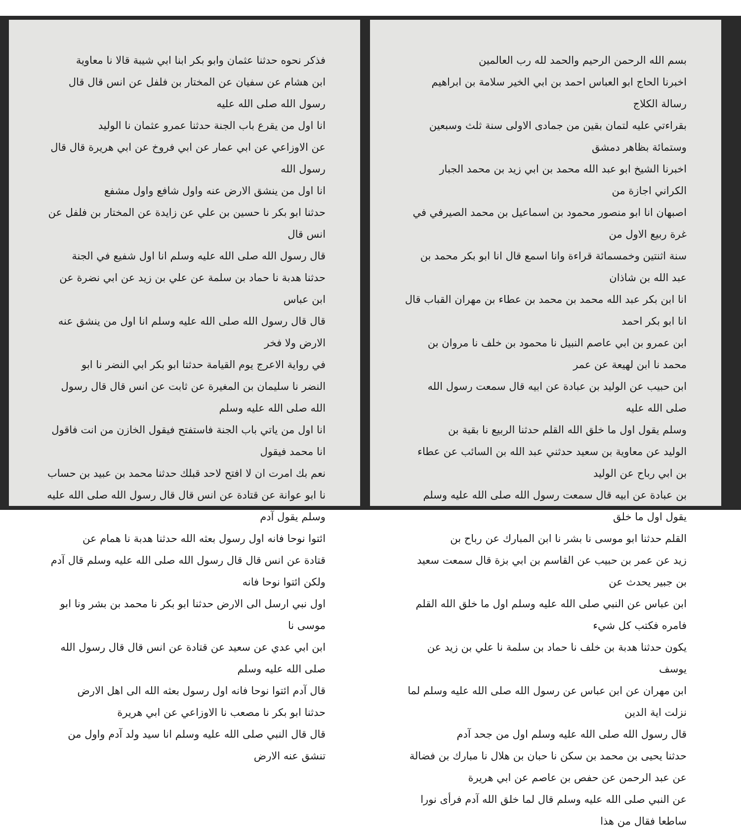فذكر نحوه حدثنا عثمان وابو بكر ابنا ابي شيبة قالا نا معاوية
ابن هشام عن سفيان عن المختار بن فلفل عن انس قال قال رسول الله صلى الله عليه
انا اول من يقرع باب الجنة حدثنا عمرو عثمان نا الوليد
عن الاوزاعي عن ابي عمار عن ابي فروخ عن ابي هريرة قال قال رسول الله
انا اول من ينشق الارض عنه واول شافع واول مشفع
حدثنا ابو بكر نا حسين بن علي عن زايدة عن المختار بن فلفل عن انس قال
قال رسول الله صلى الله عليه وسلم انا اول شفيع في الجنة
حدثنا هدبة نا حماد بن سلمة عن علي بن زيد عن ابي نضرة عن ابن عباس
قال قال رسول الله صلى الله عليه وسلم انا اول من ينشق عنه الارض ولا فخر
في رواية الاعرج يوم القيامة حدثنا ابو بكر ابي النضر نا ابو
النضر نا سليمان بن المغيرة عن ثابت عن انس قال قال رسول الله صلى الله عليه وسلم
انا اول من ياتي باب الجنة فاستفتح فيقول الخازن من انت فاقول انا محمد فيقول
نعم بك امرت ان لا افتح لاحد قبلك حدثنا محمد بن عبيد بن حساب
نا ابو عوانة عن قتادة عن انس قال قال رسول الله صلى الله عليه وسلم يقول آدم
ائتوا نوحا فانه اول رسول بعثه الله حدثنا هدبة نا همام عن
قتادة عن انس قال قال رسول الله صلى الله عليه وسلم قال آدم ولكن ائتوا نوحا فانه
اول نبي ارسل الى الارض حدثنا ابو بكر نا محمد بن بشر ونا ابو موسى نا
ابن ابي عدي عن سعيد عن قتادة عن انس قال قال رسول الله صلى الله عليه وسلم
قال آدم ائتوا نوحا فانه اول رسول بعثه الله الى اهل الارض
حدثنا ابو بكر نا مصعب نا الاوزاعي عن ابي هريرة
قال قال النبي صلى الله عليه وسلم انا سيد ولد آدم واول من تنشق عنه الارض
بسم الله الرحمن الرحيم والحمد لله رب العالمين
اخبرنا الحاج ابو العباس احمد بن ابي الخير سلامة بن ابراهيم رسالة الكلاج
بقراءتي عليه لتمان بقين من جمادى الاولى سنة ثلث وسبعين وستمائة بظاهر دمشق
اخبرنا الشيخ ابو عبد الله محمد بن ابي زيد بن محمد الجبار الكراني اجازة من
اصبهان انا ابو منصور محمود بن اسماعيل بن محمد الصيرفي في غرة ربيع الاول من
سنة اثنتين وخمسمائة قراءة وانا اسمع قال انا ابو بكر محمد بن عبد الله بن شاذان
انا ابن بكر عبد الله محمد بن محمد بن عطاء بن مهران القباب قال انا ابو بكر احمد
ابن عمرو بن ابي عاصم النبيل نا محمود بن خلف نا مروان بن محمد نا ابن لهيعة عن عمر
ابن حبيب عن الوليد بن عبادة عن ابيه قال سمعت رسول الله صلى الله عليه
وسلم يقول اول ما خلق الله القلم حدثنا الربيع نا بقية بن
الوليد عن معاوية بن سعيد حدثني عبد الله بن السائب عن عطاء بن ابي رباح عن الوليد
بن عبادة عن ابيه قال سمعت رسول الله صلى الله عليه وسلم يقول اول ما خلق
القلم حدثنا ابو موسى نا بشر نا ابن المبارك عن رباح بن
زيد عن عمر بن حبيب عن القاسم بن ابي بزة قال سمعت سعيد بن جبير يحدث عن
ابن عباس عن النبي صلى الله عليه وسلم اول ما خلق الله القلم فامره فكتب كل شيء
يكون حدثنا هدبة بن خلف نا حماد بن سلمة نا علي بن زيد عن يوسف
ابن مهران عن ابن عباس عن رسول الله صلى الله عليه وسلم لما نزلت اية الدين
قال رسول الله صلى الله عليه وسلم اول من جحد آدم
حدثنا يحيى بن محمد بن سكن نا حبان بن هلال نا مبارك بن فضالة
عن عبد الرحمن عن حفص بن عاصم عن ابي هريرة
عن النبي صلى الله عليه وسلم قال لما خلق الله آدم فرأى نورا ساطعا فقال من هذا